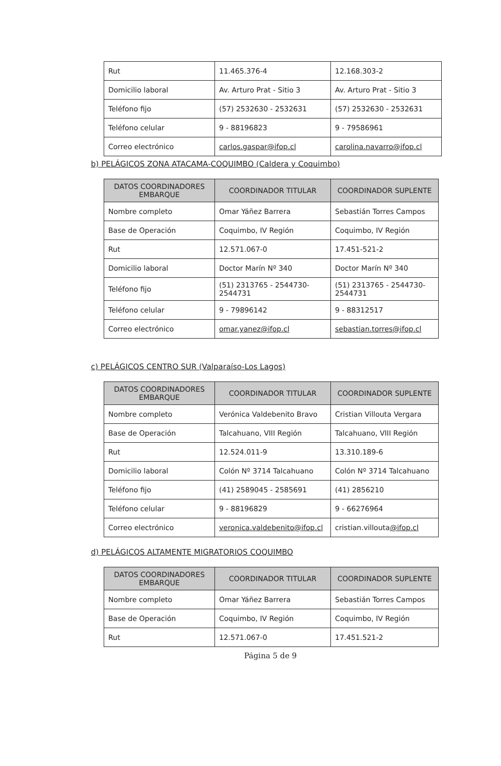| Rut | 11.465.376-4 | 12.168.303-2 |
| Domicilio laboral | Av. Arturo Prat - Sitio 3 | Av. Arturo Prat - Sitio 3 |
| Teléfono fijo | (57) 2532630 - 2532631 | (57) 2532630 - 2532631 |
| Teléfono celular | 9 - 88196823 | 9 - 79586961 |
| Correo electrónico | carlos.gaspar@ifop.cl | carolina.navarro@ifop.cl |
b) PELÁGICOS ZONA ATACAMA-COQUIMBO (Caldera y Coquimbo)
| DATOS COORDINADORES EMBARQUE | COORDINADOR TITULAR | COORDINADOR SUPLENTE |
| --- | --- | --- |
| Nombre completo | Omar Yáñez Barrera | Sebastián Torres Campos |
| Base de Operación | Coquimbo, IV Región | Coquimbo, IV Región |
| Rut | 12.571.067-0 | 17.451-521-2 |
| Domicilio laboral | Doctor Marín Nº 340 | Doctor Marín Nº 340 |
| Teléfono fijo | (51) 2313765 - 2544730-2544731 | (51) 2313765 - 2544730-2544731 |
| Teléfono celular | 9 - 79896142 | 9 - 88312517 |
| Correo electrónico | omar.yanez@ifop.cl | sebastian.torres@ifop.cl |
c) PELÁGICOS CENTRO SUR (Valparaíso-Los Lagos)
| DATOS COORDINADORES EMBARQUE | COORDINADOR TITULAR | COORDINADOR SUPLENTE |
| --- | --- | --- |
| Nombre completo | Verónica Valdebenito Bravo | Cristian Villouta Vergara |
| Base de Operación | Talcahuano, VIII Región | Talcahuano, VIII Región |
| Rut | 12.524.011-9 | 13.310.189-6 |
| Domicilio laboral | Colón Nº 3714 Talcahuano | Colón Nº 3714 Talcahuano |
| Teléfono fijo | (41) 2589045 - 2585691 | (41) 2856210 |
| Teléfono celular | 9 - 88196829 | 9 - 66276964 |
| Correo electrónico | veronica.valdebenito@ifop.cl | cristian.villouta @ifop.cl |
d) PELÁGICOS ALTAMENTE MIGRATORIOS COQUIMBO
| DATOS COORDINADORES EMBARQUE | COORDINADOR TITULAR | COORDINADOR SUPLENTE |
| --- | --- | --- |
| Nombre completo | Omar Yáñez Barrera | Sebastián Torres Campos |
| Base de Operación | Coquimbo, IV Región | Coquimbo, IV Región |
| Rut | 12.571.067-0 | 17.451.521-2 |
Página 5 de 9